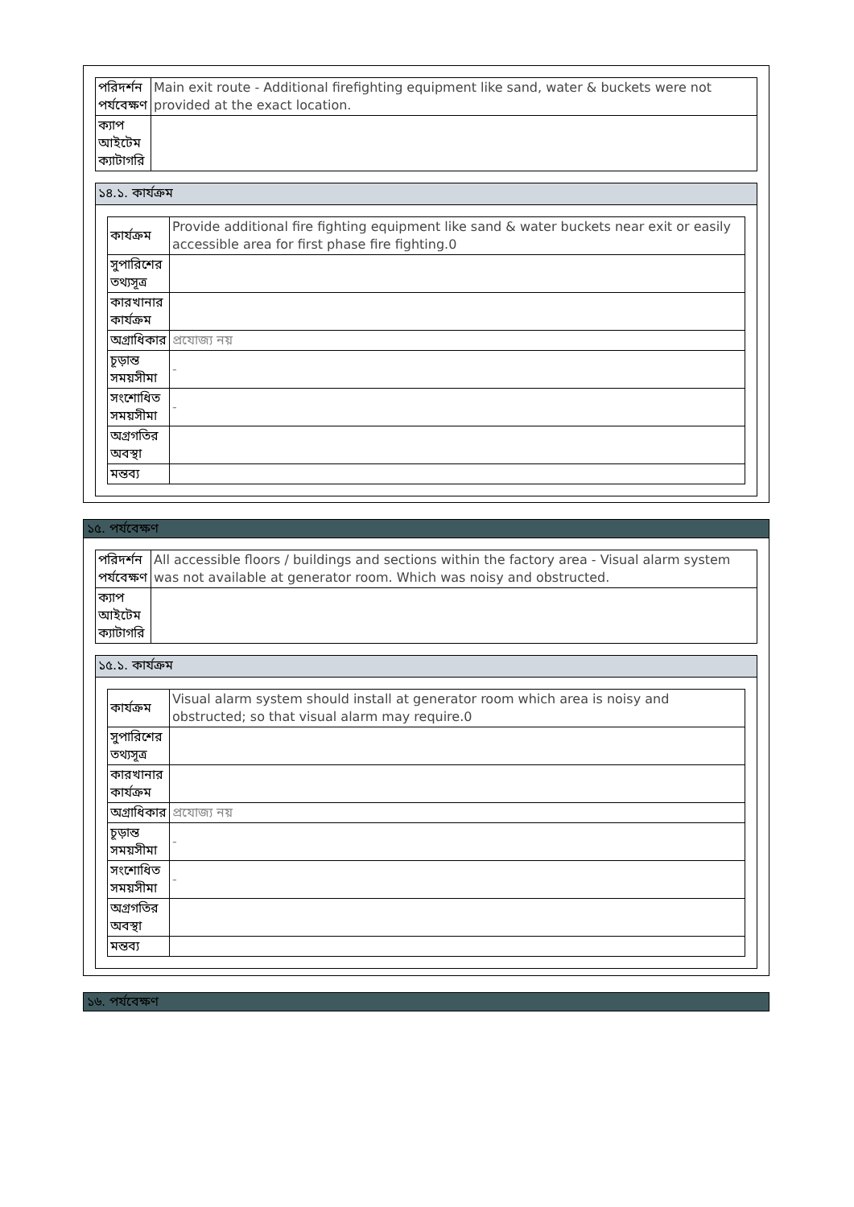| পরিদর্শন পর্যবেক্ষণ | Main exit route - Additional firefighting equipment like sand, water & buckets were not provided at the exact location. |
| ক্যাপ আইটেম ক্যাটাগরি | |
১৪.১. কার্যক্রম
| কার্যক্রম | Provide additional fire fighting equipment like sand & water buckets near exit or easily accessible area for first phase fire fighting.0 |
| সুপারিশের তথ্যসূত্র | |
| কারখানার কার্যক্রম | |
| অগ্রাধিকার | প্রযোজ্য নয় |
| চূড়ান্ত সময়সীমা | - |
| সংশোধিত সময়সীমা | - |
| অগ্রগতির অবস্থা | |
| মন্তব্য | |
১৫. পর্যবেক্ষণ
| পরিদর্শন পর্যবেক্ষণ | All accessible floors / buildings and sections within the factory area - Visual alarm system was not available at generator room. Which was noisy and obstructed. |
| ক্যাপ আইটেম ক্যাটাগরি | |
১৫.১. কার্যক্রম
| কার্যক্রম | Visual alarm system should install at generator room which area is noisy and obstructed; so that visual alarm may require.0 |
| সুপারিশের তথ্যসূত্র | |
| কারখানার কার্যক্রম | |
| অগ্রাধিকার | প্রযোজ্য নয় |
| চূড়ান্ত সময়সীমা | - |
| সংশোধিত সময়সীমা | - |
| অগ্রগতির অবস্থা | |
| মন্তব্য | |
১৬. পর্যবেক্ষণ